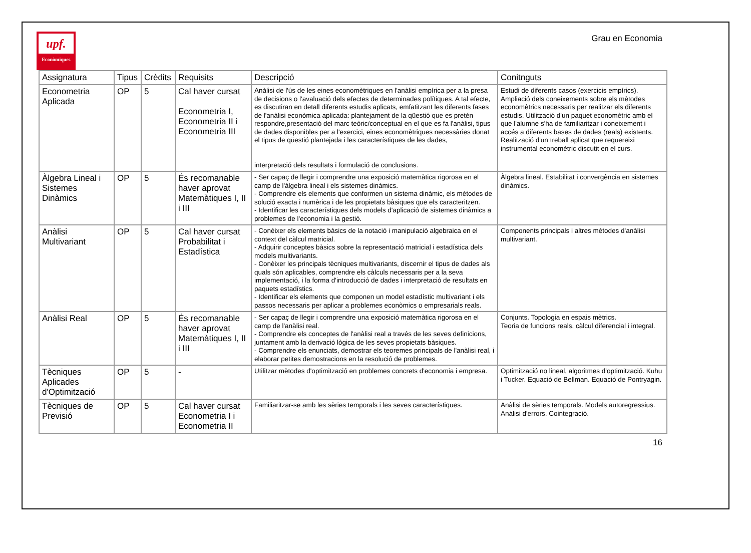upf.
Econòmiques
Grau en Economia
| Assignatura | Tipus | Crèdits | Requisits | Descripció | Conitnguts |
| --- | --- | --- | --- | --- | --- |
| Econometria Aplicada | OP | 5 | Cal haver cursat Econometria I, Econometria II i Econometria III | Anàlisi de l'ús de les eines economètriques en l'anàlisi empírica per a la presa de decisions o l'avaluació dels efectes de determinades polítiques. A tal efecte, es discutiran en detall diferents estudis aplicats, emfatitzant les diferents fases de l'anàlisi econòmica aplicada: plantejament de la qüestió que es pretén respondre,presentació del marc teòric/conceptual en el que es fa l'anàlisi, tipus de dades disponibles per a l'exercici, eines economètriques necessàries donat el tipus de qüestió plantejada i les característiques de les dades, interpretació dels resultats i formulació de conclusions. | Estudi de diferents casos (exercicis empírics). Ampliació dels coneixements sobre els mètodes economètrics necessaris per realitzar els diferents estudis. Utilització d'un paquet economètric amb el que l'alumne s'ha de familiaritzar i coneixement i accés a diferents bases de dades (reals) existents. Realització d'un treball aplicat que requereixi instrumental economètric discutit en el curs. |
| Àlgebra Lineal i Sistemes Dinàmics | OP | 5 | És recomanable haver aprovat Matemàtiques I, II i III | - Ser capaç de llegir i comprendre una exposició matemàtica rigorosa en el camp de l'àlgebra lineal i els sistemes dinàmics. - Comprendre els elements que conformen un sistema dinàmic, els mètodes de solució exacta i numèrica i de les propietats bàsiques que els caracteritzen. - Identificar les característiques dels models d'aplicació de sistemes dinàmics a problemes de l'economia i la gestió. | Àlgebra lineal. Estabilitat i convergència en sistemes dinàmics. |
| Anàlisi Multivariant | OP | 5 | Cal haver cursat Probabilitat i Estadística | - Conèixer els elements bàsics de la notació i manipulació algebraica en el context del càlcul matricial. - Adquirir conceptes bàsics sobre la representació matricial i estadística dels models multivariants. - Conèixer les principals tècniques multivariants, discernir el tipus de dades als quals són aplicables, comprendre els càlculs necessaris per a la seva implementació, i la forma d'introducció de dades i interpretació de resultats en paquets estadístics. - Identificar els elements que componen un model estadístic multivariant i els passos necessaris per aplicar a problemes econòmics o empresarials reals. | Components principals i altres mètodes d'anàlisi multivariant. |
| Anàlisi Real | OP | 5 | És recomanable haver aprovat Matemàtiques I, II i III | - Ser capaç de llegir i comprendre una exposició matemàtica rigorosa en el camp de l'anàlisi real. - Comprendre els conceptes de l'anàlisi real a través de les seves definicions, juntament amb la derivació lògica de les seves propietats bàsiques. - Comprendre els enunciats, demostrar els teoremes principals de l'anàlisi real, i elaborar petites demostracions en la resolució de problemes. | Conjunts. Topologia en espais mètrics. Teoria de funcions reals, càlcul diferencial i integral. |
| Tècniques Aplicades d'Optimització | OP | 5 | - | Utilitzar mètodes d'optimització en problemes concrets d'economia i empresa. | Optimització no lineal, algoritmes d'optimització. Kuhu i Tucker. Equació de Bellman. Equació de Pontryagin. |
| Tècniques de Previsió | OP | 5 | Cal haver cursat Econometria I i Econometria II | Familiaritzar-se amb les sèries temporals i les seves característiques. | Anàlisi de sèries temporals. Models autoregressius. Anàlisi d'errors. Cointegració. |
16